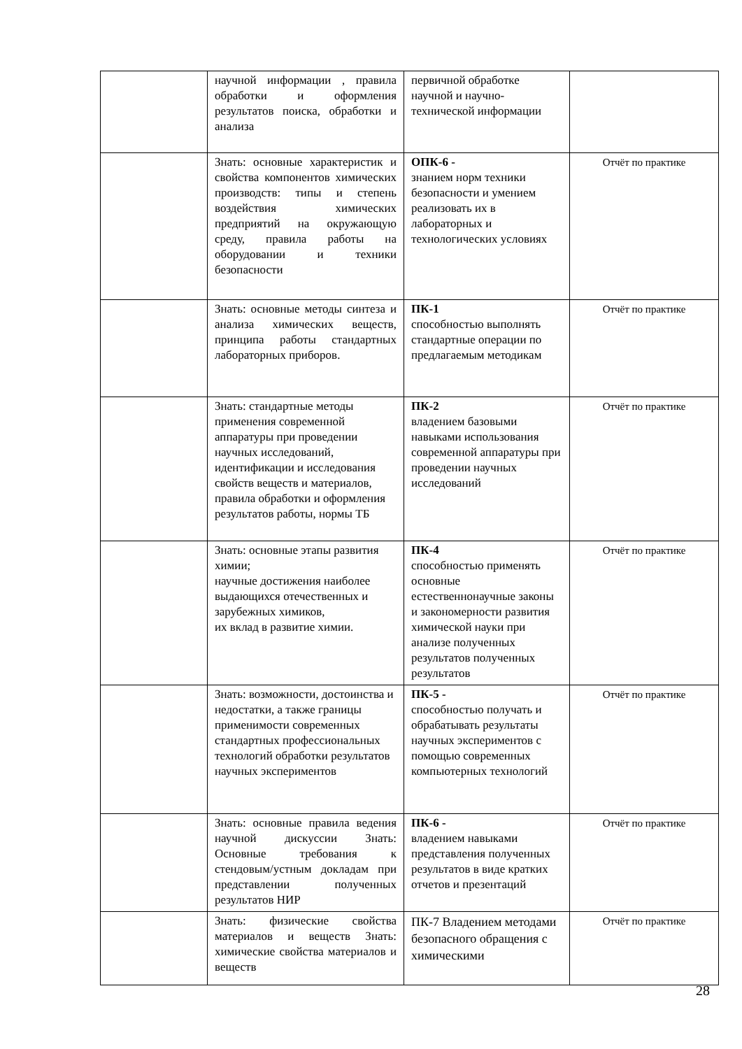| | научной информации , правила обработки и оформления результатов поиска, обработки и анализа | первичной обработке научной и научно-технической информации | |
| | Знать: основные характеристик и свойства компонентов химических производств: типы и степень воздействия химических предприятий на окружающую среду, правила работы на оборудовании и техники безопасности | ОПК-6 - знанием норм техники безопасности и умением реализовать их в лабораторных и технологических условиях | Отчёт по практике |
| | Знать: основные методы синтеза и анализа химических веществ, принципа работы стандартных лабораторных приборов. | ПК-1 способностью выполнять стандартные операции по предлагаемым методикам | Отчёт по практике |
| | Знать: стандартные методы применения современной аппаратуры при проведении научных исследований, идентификации и исследования свойств веществ и материалов, правила обработки и оформления результатов работы, нормы ТБ | ПК-2 владением базовыми навыками использования современной аппаратуры при проведении научных исследований | Отчёт по практике |
| | Знать: основные этапы развития химии; научные достижения наиболее выдающихся отечественных и зарубежных химиков, их вклад в развитие химии. | ПК-4 способностью применять основные естественнонаучные законы и закономерности развития химической науки при анализе полученных результатов полученных результатов | Отчёт по практике |
| | Знать: возможности, достоинства и недостатки, а также границы применимости современных стандартных профессиональных технологий обработки результатов научных экспериментов | ПК-5 - способностью получать и обрабатывать результаты научных экспериментов с помощью современных компьютерных технологий | Отчёт по практике |
| | Знать: основные правила ведения научной дискуссии Знать: Основные требования к стендовым/устным докладам при представлении полученных результатов НИР | ПК-6 - владением навыками представления полученных результатов в виде кратких отчетов и презентаций | Отчёт по практике |
| | Знать: физические свойства материалов и веществ Знать: химические свойства материалов и веществ | ПК-7 Владением методами безопасного обращения с химическими | Отчёт по практике |
28